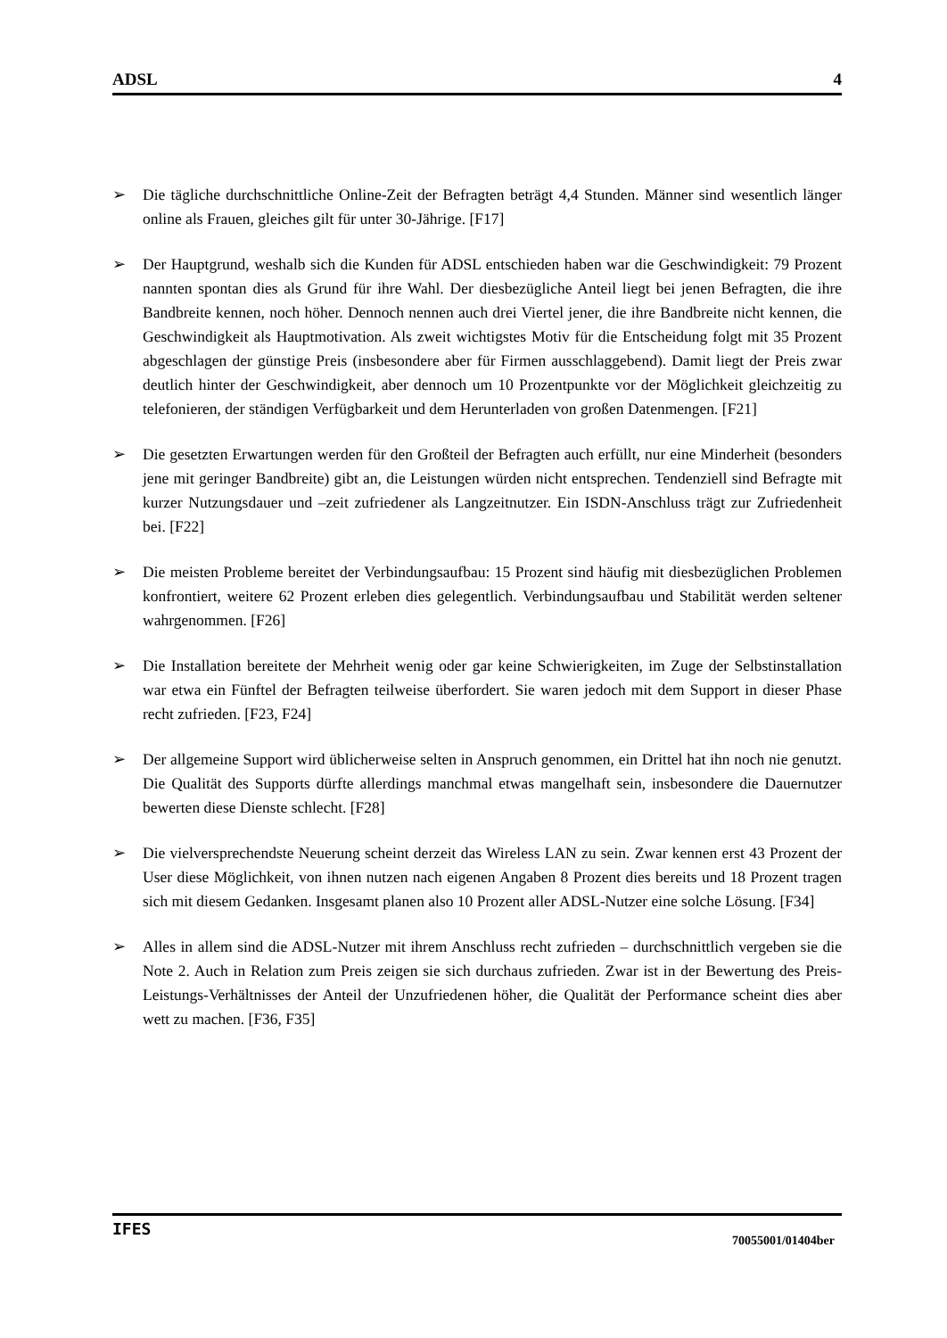ADSL 4
➢ Die tägliche durchschnittliche Online-Zeit der Befragten beträgt 4,4 Stunden. Männer sind wesentlich länger online als Frauen, gleiches gilt für unter 30-Jährige. [F17]
➢ Der Hauptgrund, weshalb sich die Kunden für ADSL entschieden haben war die Geschwindigkeit: 79 Prozent nannten spontan dies als Grund für ihre Wahl. Der diesbezügliche Anteil liegt bei jenen Befragten, die ihre Bandbreite kennen, noch höher. Dennoch nennen auch drei Viertel jener, die ihre Bandbreite nicht kennen, die Geschwindigkeit als Hauptmotivation. Als zweit wichtigstes Motiv für die Entscheidung folgt mit 35 Prozent abgeschlagen der günstige Preis (insbesondere aber für Firmen ausschlaggebend). Damit liegt der Preis zwar deutlich hinter der Geschwindigkeit, aber dennoch um 10 Prozentpunkte vor der Möglichkeit gleichzeitig zu telefonieren, der ständigen Verfügbarkeit und dem Herunterladen von großen Datenmengen. [F21]
➢ Die gesetzten Erwartungen werden für den Großteil der Befragten auch erfüllt, nur eine Minderheit (besonders jene mit geringer Bandbreite) gibt an, die Leistungen würden nicht entsprechen. Tendenziell sind Befragte mit kurzer Nutzungsdauer und –zeit zufriedener als Langzeitnutzer. Ein ISDN-Anschluss trägt zur Zufriedenheit bei. [F22]
➢ Die meisten Probleme bereitet der Verbindungsaufbau: 15 Prozent sind häufig mit diesbezüglichen Problemen konfrontiert, weitere 62 Prozent erleben dies gelegentlich. Verbindungsaufbau und Stabilität werden seltener wahrgenommen. [F26]
➢ Die Installation bereitete der Mehrheit wenig oder gar keine Schwierigkeiten, im Zuge der Selbstinstallation war etwa ein Fünftel der Befragten teilweise überfordert. Sie waren jedoch mit dem Support in dieser Phase recht zufrieden. [F23, F24]
➢ Der allgemeine Support wird üblicherweise selten in Anspruch genommen, ein Drittel hat ihn noch nie genutzt. Die Qualität des Supports dürfte allerdings manchmal etwas mangelhaft sein, insbesondere die Dauernutzer bewerten diese Dienste schlecht. [F28]
➢ Die vielversprechendste Neuerung scheint derzeit das Wireless LAN zu sein. Zwar kennen erst 43 Prozent der User diese Möglichkeit, von ihnen nutzen nach eigenen Angaben 8 Prozent dies bereits und 18 Prozent tragen sich mit diesem Gedanken. Insgesamt planen also 10 Prozent aller ADSL-Nutzer eine solche Lösung. [F34]
➢ Alles in allem sind die ADSL-Nutzer mit ihrem Anschluss recht zufrieden – durchschnittlich vergeben sie die Note 2. Auch in Relation zum Preis zeigen sie sich durchaus zufrieden. Zwar ist in der Bewertung des Preis-Leistungs-Verhältnisses der Anteil der Unzufriedenen höher, die Qualität der Performance scheint dies aber wett zu machen. [F36, F35]
IFES 70055001/01404ber